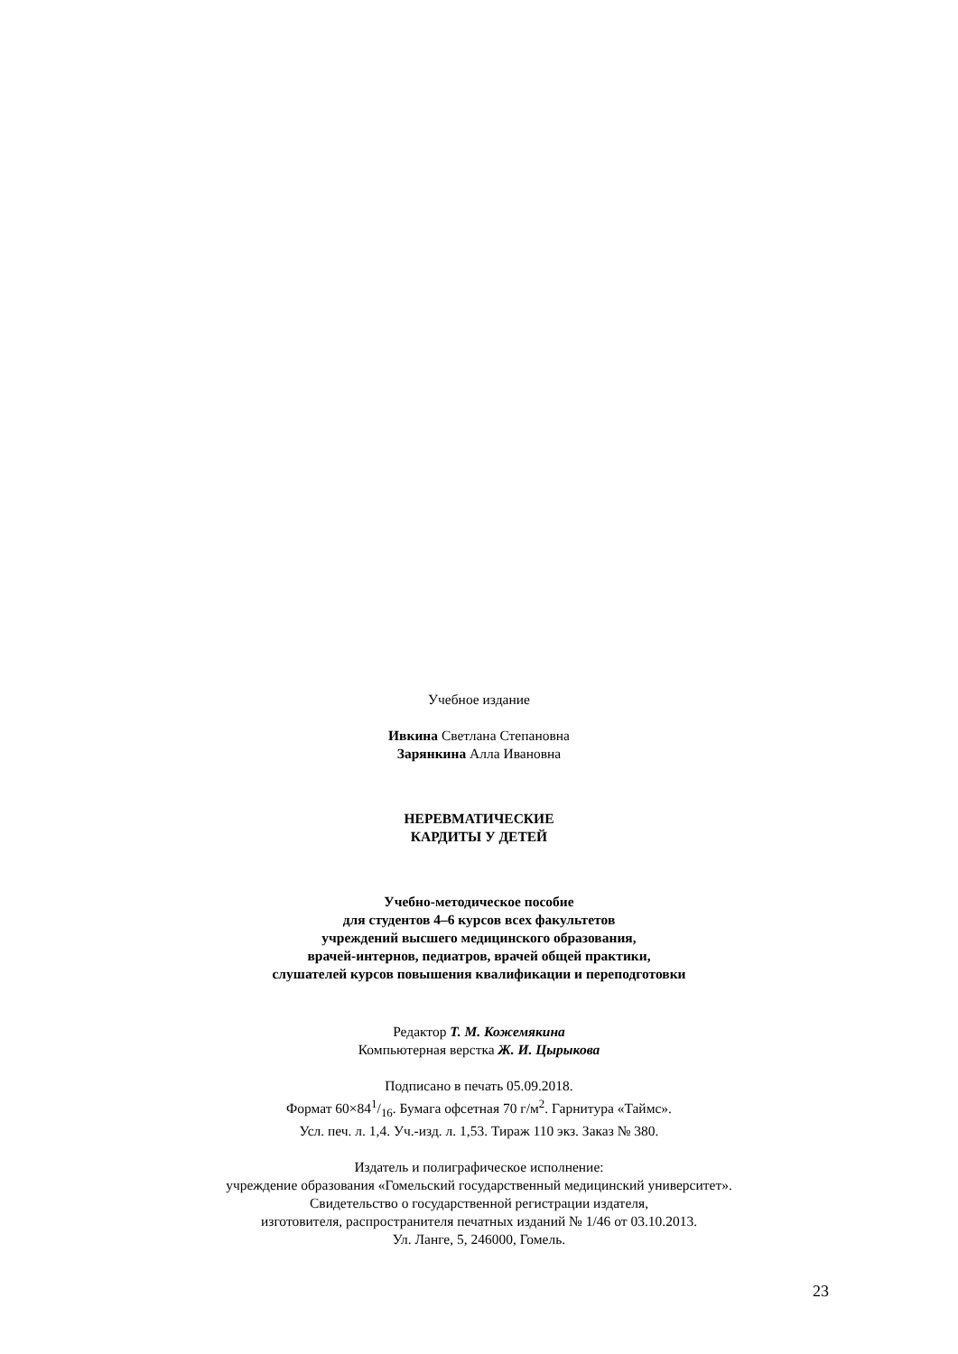Учебное издание
Ивкина Светлана Степановна
Зарянкина Алла Ивановна
НЕРЕВМАТИЧЕСКИЕ
КАРДИТЫ У ДЕТЕЙ
Учебно-методическое пособие
для студентов 4–6 курсов всех факультетов
учреждений высшего медицинского образования,
врачей-интернов, педиатров, врачей общей практики,
слушателей курсов повышения квалификации и переподготовки
Редактор Т. М. Кожемякина
Компьютерная верстка Ж. И. Цырыкова
Подписано в печать 05.09.2018.
Формат 60×841/16. Бумага офсетная 70 г/м<sup>2</sup>. Гарнитура «Таймс».
Усл. печ. л. 1,4. Уч.-изд. л. 1,53. Тираж 110 экз. Заказ № 380.
Издатель и полиграфическое исполнение:
учреждение образования «Гомельский государственный медицинский университет».
Свидетельство о государственной регистрации издателя,
изготовителя, распространителя печатных изданий № 1/46 от 03.10.2013.
Ул. Ланге, 5, 246000, Гомель.
23